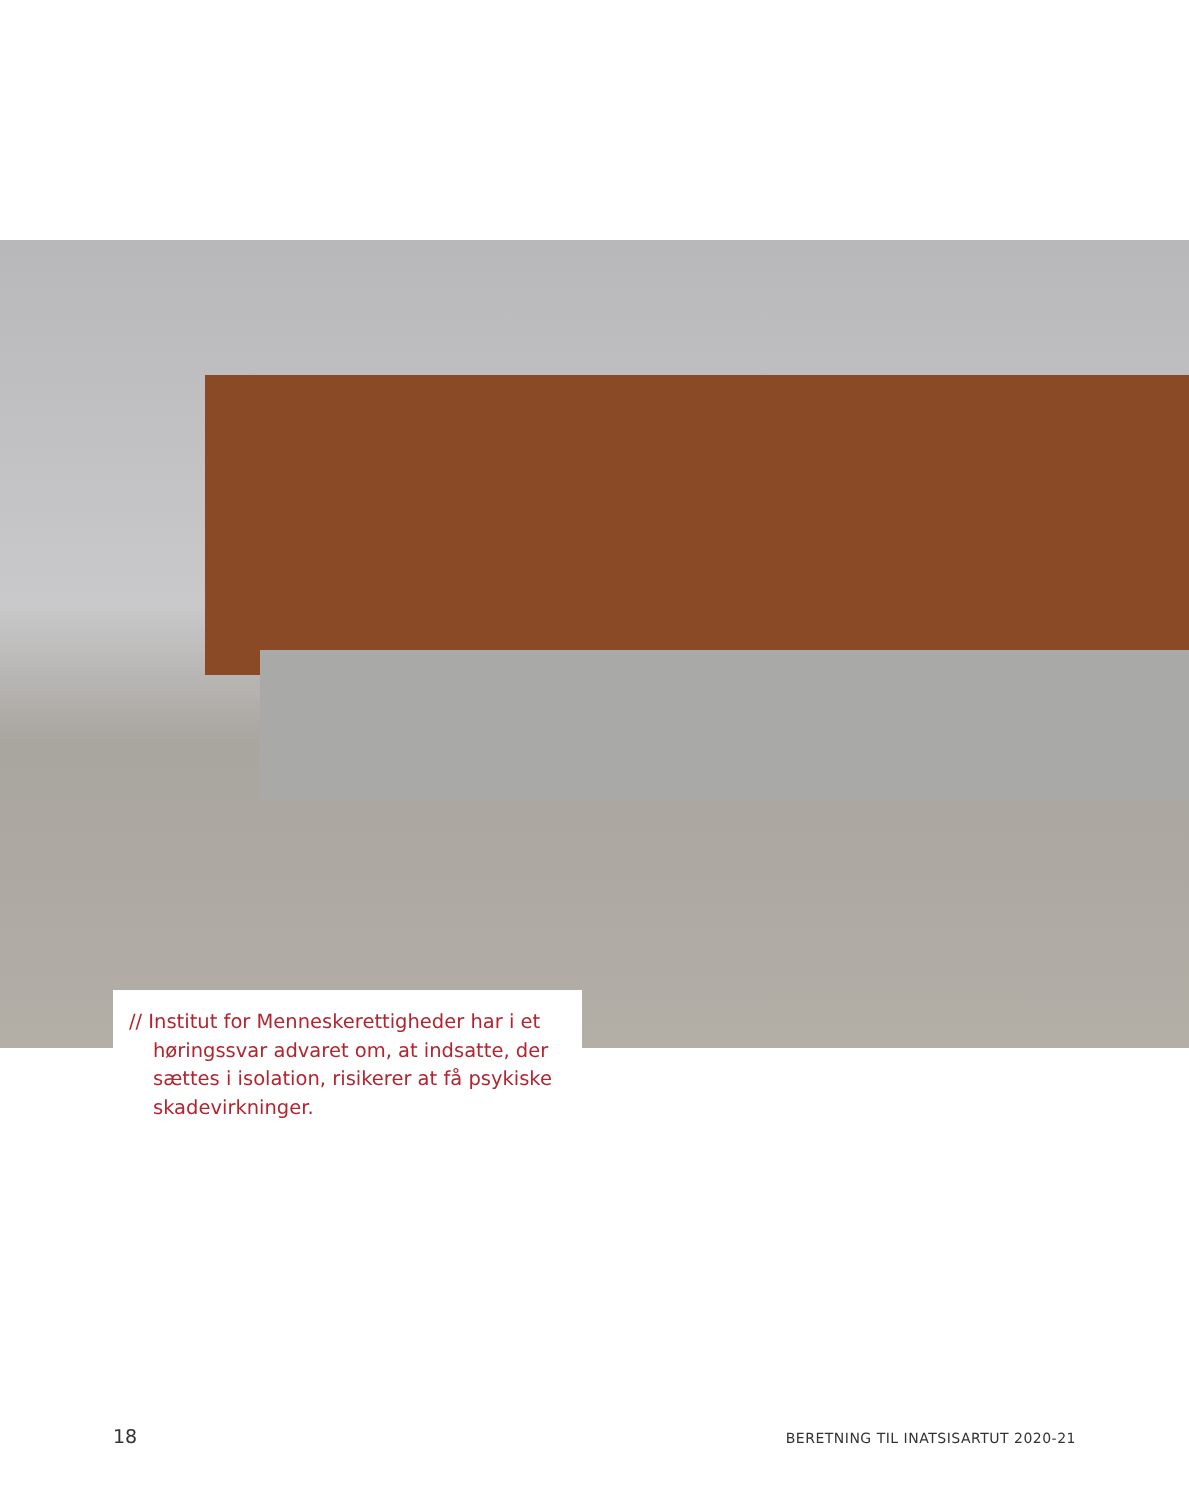// Institut for Menneskerettigheder har i et høringssvar advaret om, at indsatte, der sættes i isolation, risikerer at få psykiske skadevirkninger.
18 BERETNING TIL INATSISARTUT 2020-21